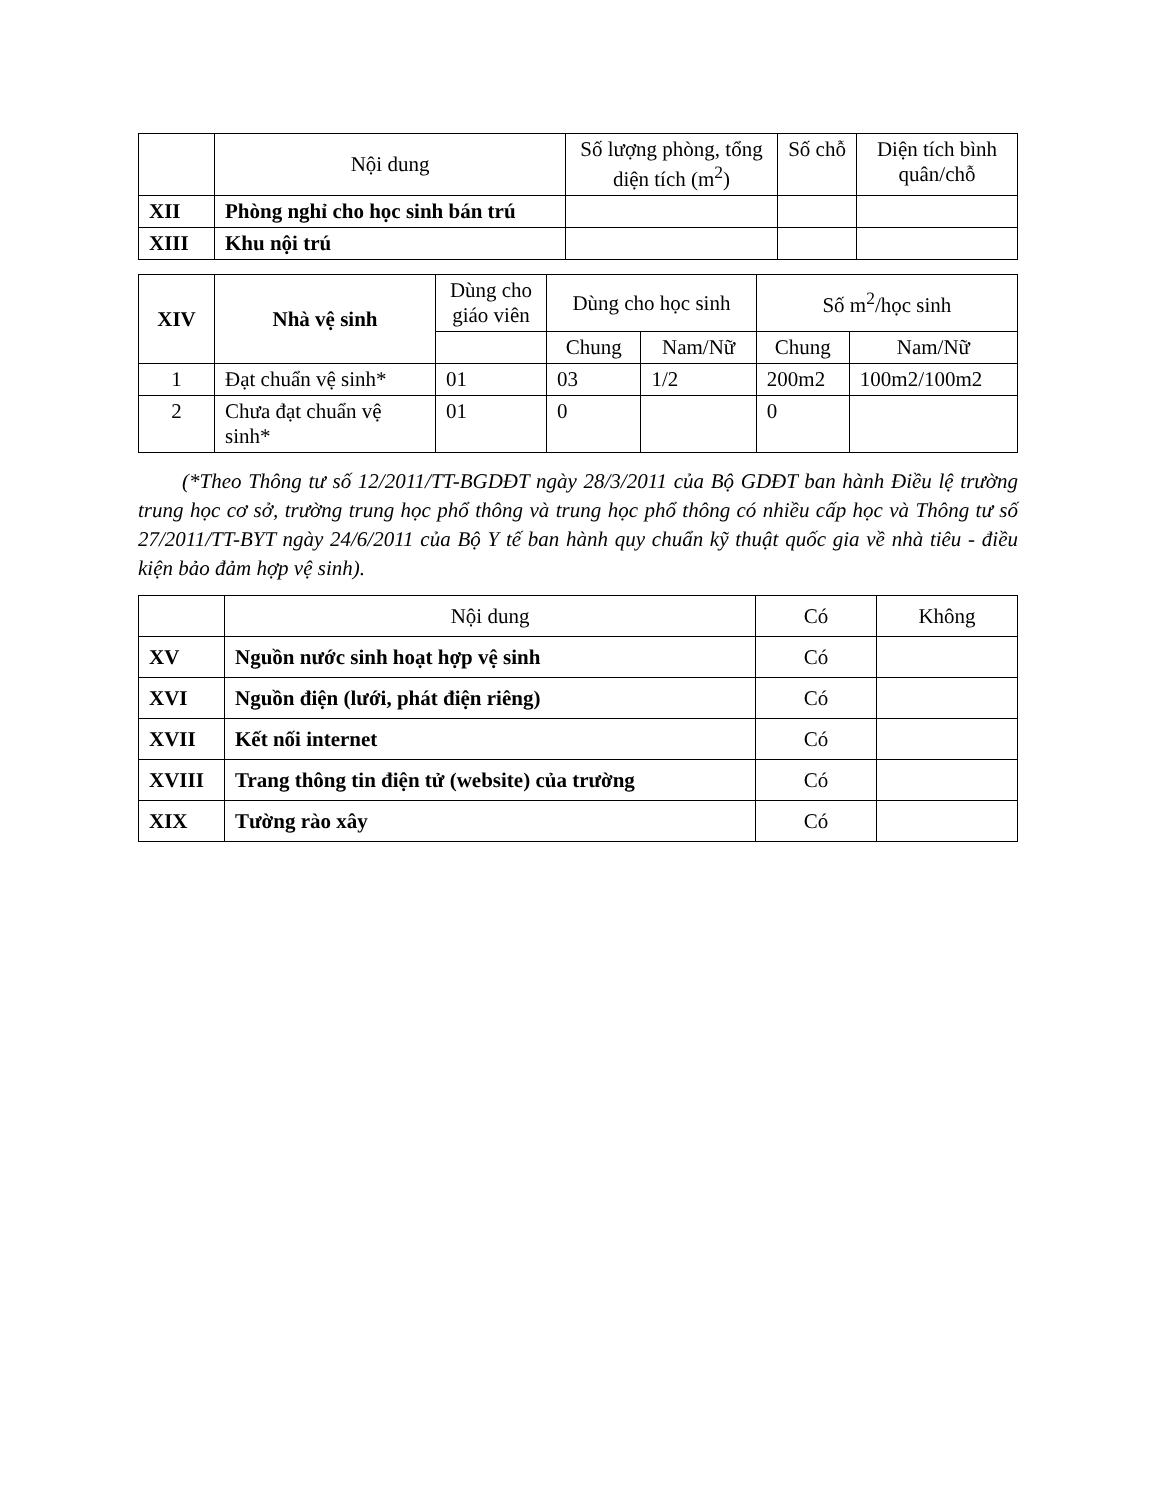| | Nội dung | Số lượng phòng, tổng diện tích (m<sup>2</sup>) | Số chỗ | Diện tích bình quân/chỗ |
| --- | --- | --- | --- | --- |
| XII | Phòng nghỉ cho học sinh bán trú | | | |
| XIII | Khu nội trú | | | |
| XIV | Nhà vệ sinh | Dùng cho giáo viên | Dùng cho học sinh | | Số m<sup>2</sup>/học sinh | |
| --- | --- | --- | --- | --- | --- | --- |
| | | | Chung | Nam/Nữ | Chung | Nam/Nữ |
| 1 | Đạt chuẩn vệ sinh* | 01 | 03 | 1/2 | 200m2 | 100m2/100m2 |
| 2 | Chưa đạt chuẩn vệ sinh* | 01 | 0 | | 0 | |
(*Theo Thông tư số 12/2011/TT-BGDĐT ngày 28/3/2011 của Bộ GDĐT ban hành Điều lệ trường trung học cơ sở, trường trung học phổ thông và trung học phổ thông có nhiều cấp học và Thông tư số 27/2011/TT-BYT ngày 24/6/2011 của Bộ Y tế ban hành quy chuẩn kỹ thuật quốc gia về nhà tiêu - điều kiện bảo đảm hợp vệ sinh).
| | Nội dung | Có | Không |
| --- | --- | --- | --- |
| XV | Nguồn nước sinh hoạt hợp vệ sinh | Có | |
| XVI | Nguồn điện (lưới, phát điện riêng) | Có | |
| XVII | Kết nối internet | Có | |
| XVIII | Trang thông tin điện tử (website) của trường | Có | |
| XIX | Tường rào xây | Có | |